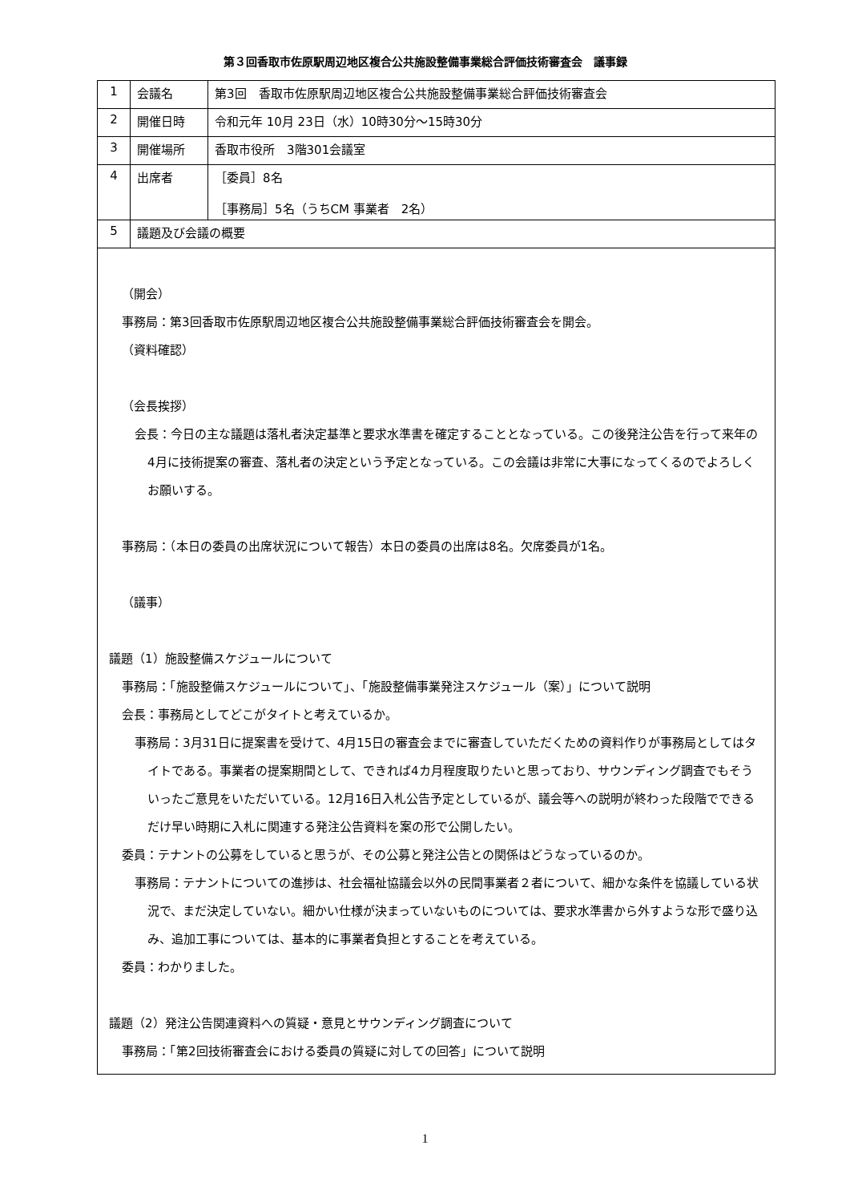第３回香取市佐原駅周辺地区複合公共施設整備事業総合評価技術審査会　議事録
| 1 | 会議名 | 第3回 香取市佐原駅周辺地区複合公共施設整備事業総合評価技術審査会 |
| 2 | 開催日時 | 令和元年 10月 23日（水）10時30分～15時30分 |
| 3 | 開催場所 | 香取市役所 3階301会議室 |
| 4 | 出席者 | ［委員］8名 ［事務局］5名（うちCM 事業者 2名） |
| 5 | 議題及び会議の概要 | |
| （開会） 事務局：第3回香取市佐原駅周辺地区複合公共施設整備事業総合評価技術審査会を開会。 （資料確認） （会長挨拶） 会長：今日の主な議題は落札者決定基準と要求水準書を確定することとなっている。この後発注公告を行って来年の4月に技術提案の審査、落札者の決定という予定となっている。この会議は非常に大事になってくるのでよろしくお願いする。 事務局：（本日の委員の出席状況について報告）本日の委員の出席は8名。欠席委員が1名。 （議事） 議題（1）施設整備スケジュールについて 事務局：「施設整備スケジュールについて」、「施設整備事業発注スケジュール（案）」について説明 会長：事務局としてどこがタイトと考えているか。 事務局：3月31日に提案書を受けて、4月15日の審査会までに審査していただくための資料作りが事務局としてはタイトである。事業者の提案期間として、できれば4カ月程度取りたいと思っており、サウンディング調査でもそういったご意見をいただいている。12月16日入札公告予定としているが、議会等への説明が終わった段階でできるだけ早い時期に入札に関連する発注公告資料を案の形で公開したい。 委員：テナントの公募をしていると思うが、その公募と発注公告との関係はどうなっているのか。 事務局：テナントについての進捗は、社会福祉協議会以外の民間事業者２者について、細かな条件を協議している状況で、まだ決定していない。細かい仕様が決まっていないものについては、要求水準書から外すような形で盛り込み、追加工事については、基本的に事業者負担とすることを考えている。 委員：わかりました。 議題（2）発注公告関連資料への質疑・意見とサウンディング調査について 事務局：「第2回技術審査会における委員の質疑に対しての回答」について説明 | | |
1